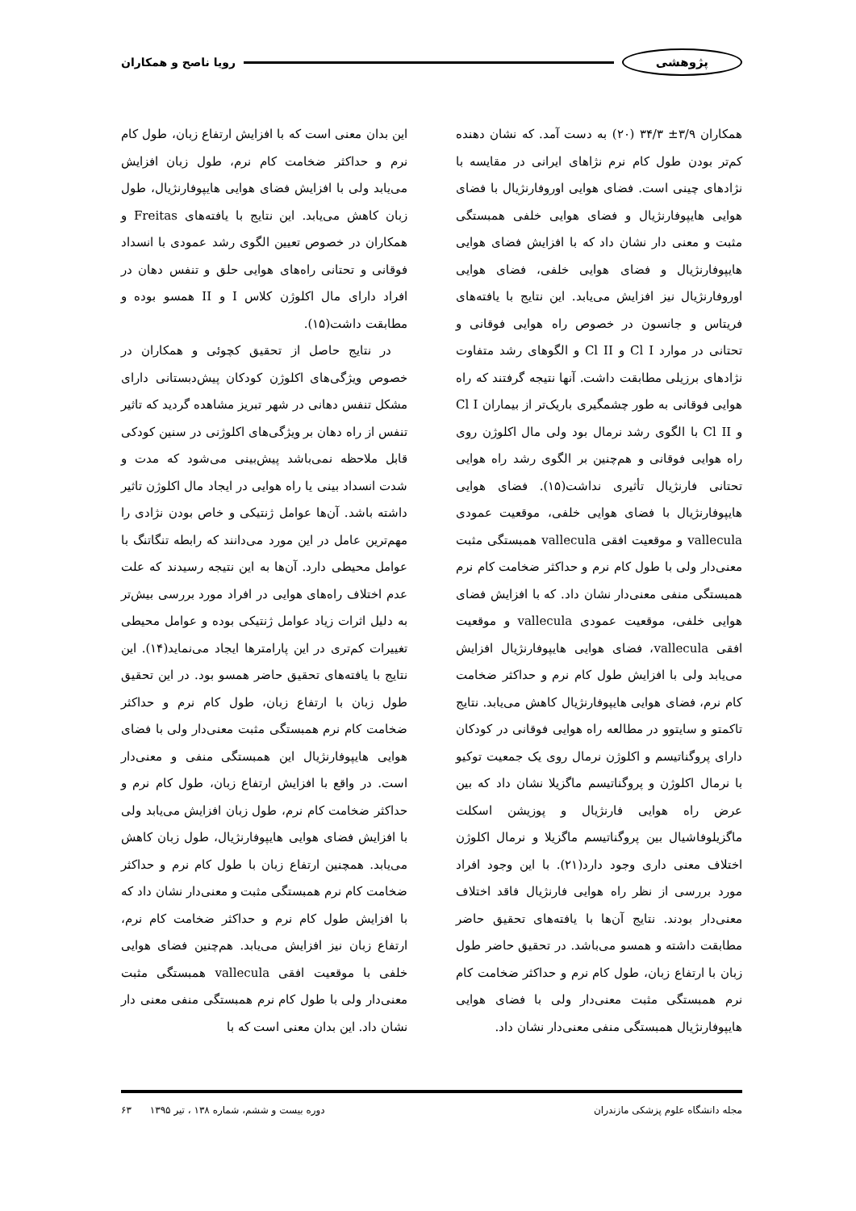پژوهشی رویا ناصح و همکاران
همکاران ۳/۹± ۳۴/۳ (۲۰) به دست آمد. که نشان دهنده کم‌تر بودن طول کام نرم نژاهای ایرانی در مقایسه با نژادهای چینی است. فضای هوایی اوروفارنژیال با فضای هوایی هایپوفارنژیال و فضای هوایی خلفی همبستگی مثبت و معنی دار نشان داد که با افزایش فضای هوایی هایپوفارنژیال و فضای هوایی خلفی، فضای هوایی اوروفارنژیال نیز افزایش می‌یابد. این نتایج با یافته‌های فریتاس و جانسون در خصوص راه هوایی فوقانی و تحتانی در موارد Cl I و Cl II و الگوهای رشد متفاوت نژادهای برزیلی مطابقت داشت. آنها نتیجه گرفتند که راه هوایی فوقانی به طور چشمگیری باریک‌تر از بیماران Cl I و Cl II با الگوی رشد نرمال بود ولی مال اکلوژن روی راه هوایی فوقانی و هم‌چنین بر الگوی رشد راه هوایی تحتانی فارنژیال تأثیری نداشت(۱۵). فضای هوایی هایپوفارنژیال با فضای هوایی خلفی، موقعیت عمودی vallecula و موقعیت افقی vallecula همبستگی مثبت معنی‌دار ولی با طول کام نرم و حداکثر ضخامت کام نرم همبستگی منفی معنی‌دار نشان داد. که با افزایش فضای هوایی خلفی، موقعیت عمودی vallecula و موقعیت افقی vallecula، فضای هوایی هایپوفارنژیال افزایش می‌یابد ولی با افزایش طول کام نرم و حداکثر ضخامت کام نرم، فضای هوایی هایپوفارنژیال کاهش می‌یابد. نتایج تاکمتو و سایتوو در مطالعه راه هوایی فوقانی در کودکان دارای پروگناتیسم و اکلوژن نرمال روی یک جمعیت توکیو با نرمال اکلوژن و پروگناتیسم ماگزیلا نشان داد که بین عرض راه هوایی فارنژیال و پوزیشن اسکلت ماگزیلوفاشیال بین پروگناتیسم ماگزیلا و نرمال اکلوژن اختلاف معنی داری وجود دارد(۲۱). با این وجود افراد مورد بررسی از نظر راه هوایی فارنژیال فاقد اختلاف معنی‌دار بودند. نتایج آن‌ها با یافته‌های تحقیق حاضر مطابقت داشته و همسو می‌باشد. در تحقیق حاضر طول زبان با ارتفاع زبان، طول کام نرم و حداکثر ضخامت کام نرم همبستگی مثبت معنی‌دار ولی با فضای هوایی هایپوفارنژیال همبستگی منفی معنی‌دار نشان داد.
این بدان معنی است که با افزایش ارتفاع زبان، طول کام نرم و حداکثر ضخامت کام نرم، طول زبان افزایش می‌یابد ولی با افزایش فضای هوایی هایپوفارنژیال، طول زبان کاهش می‌یابد. این نتایج با یافته‌های Freitas و همکاران در خصوص تعیین الگوی رشد عمودی با انسداد فوقانی و تحتانی راه‌های هوایی حلق و تنفس دهان در افراد دارای مال اکلوژن کلاس I و II همسو بوده و مطابقت داشت(۱۵).
در نتایج حاصل از تحقیق کچوئی و همکاران در خصوص ویژگی‌های اکلوژن کودکان پیش‌دبستانی دارای مشکل تنفس دهانی در شهر تبریز مشاهده گردید که تاثیر تنفس از راه دهان بر ویژگی‌های اکلوژنی در سنین کودکی قابل ملاحظه نمی‌باشد پیش‌بینی می‌شود که مدت و شدت انسداد بینی یا راه هوایی در ایجاد مال اکلوژن تاثیر داشته باشد. آن‌ها عوامل ژنتیکی و خاص بودن نژادی را مهم‌ترین عامل در این مورد می‌دانند که رابطه تنگاتنگ با عوامل محیطی دارد. آن‌ها به این نتیجه رسیدند که علت عدم اختلاف راه‌های هوایی در افراد مورد بررسی بیش‌تر به دلیل اثرات زیاد عوامل ژنتیکی بوده و عوامل محیطی تغییرات کم‌تری در این پارامترها ایجاد می‌نماید(۱۴). این نتایج با یافته‌های تحقیق حاضر همسو بود. در این تحقیق طول زبان با ارتفاع زبان، طول کام نرم و حداکثر ضخامت کام نرم همبستگی مثبت معنی‌دار ولی با فضای هوایی هایپوفارنژیال این همبستگی منفی و معنی‌دار است. در واقع با افزایش ارتفاع زبان، طول کام نرم و حداکثر ضخامت کام نرم، طول زبان افزایش می‌یابد ولی با افزایش فضای هوایی هایپوفارنژیال، طول زبان کاهش می‌یابد. همچنین ارتفاع زبان با طول کام نرم و حداکثر ضخامت کام نرم همبستگی مثبت و معنی‌دار نشان داد که با افزایش طول کام نرم و حداکثر ضخامت کام نرم، ارتفاع زبان نیز افزایش می‌یابد. هم‌چنین فضای هوایی خلفی با موقعیت افقی vallecula همبستگی مثبت معنی‌دار ولی با طول کام نرم همبستگی منفی معنی دار نشان داد. این بدان معنی است که با
مجله دانشگاه علوم پزشکی مازندران دوره بیست و ششم، شماره ۱۳۸ ، تیر ۱۳۹۵ ۶۳